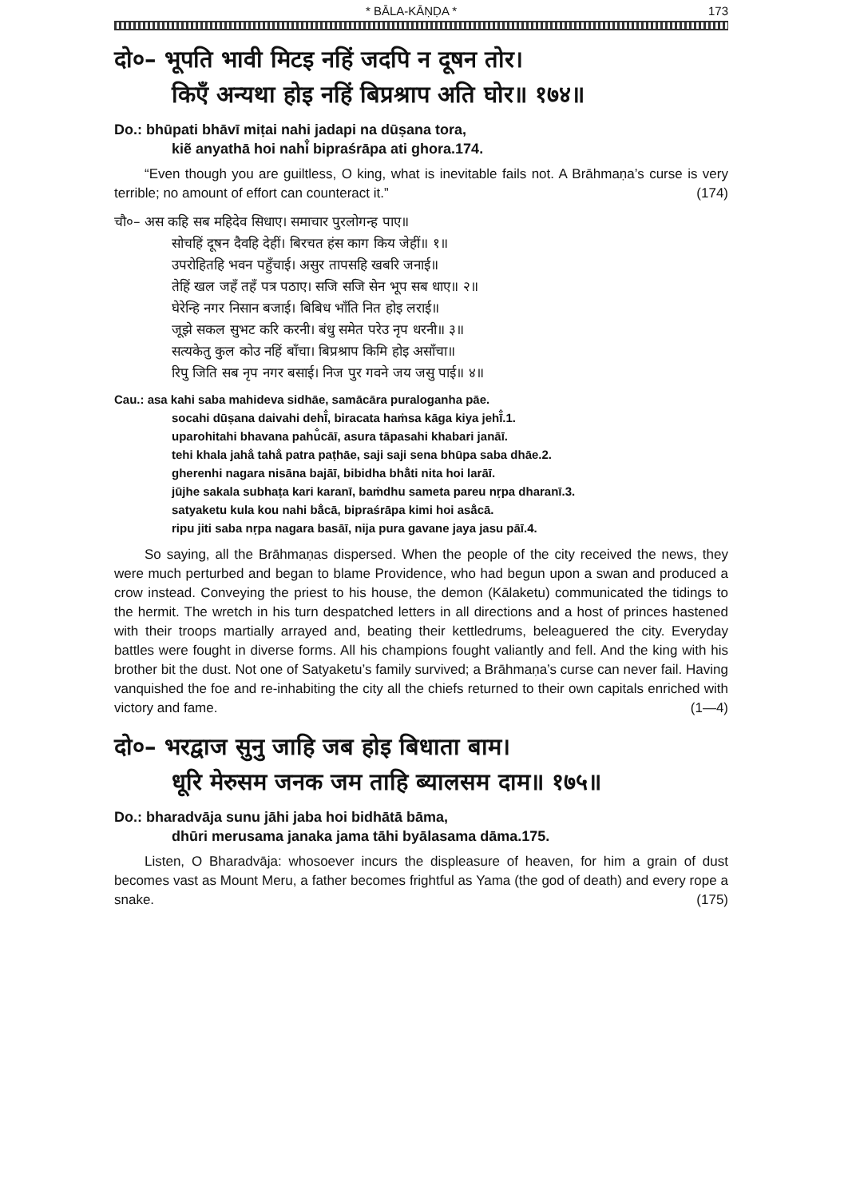* BĀLA-KĀṆḌA * 173
दो०– भूपति भावी मिटइ नहिं जदपि न दूषन तोर।
किएँ अन्यथा होइ नहिं बिप्रश्राप अति घोर॥ १७४॥
Do.: bhūpati bhāvī miṭai nahi jadapi na dūṣana tora,
kiẽ anyathā hoi nahi̐ bipraśrāpa ati ghora.174.
“Even though you are guiltless, O king, what is inevitable fails not. A Brāhmaṇa’s curse is very terrible; no amount of effort can counteract it.” (174)
चौ०– अस कहि सब महिदेव सिधाए। समाचार पुरलोगन्ह पाए॥
सोचहिं दूषन दैवहि देहीं। बिरचत हंस काग किय जेहीं॥ १॥
उपरोहितहि भवन पहुँचाई। असुर तापसहि खबरि जनाई॥
तेहिं खल जहँ तहँ पत्र पठाए। सजि सजि सेन भूप सब धाए॥ २॥
घेरेन्हि नगर निसान बजाई। बिबिध भाँति नित होइ लराई॥
जूझे सकल सुभट करि करनी। बंधु समेत परेउ नृप धरनी॥ ३॥
सत्यकेतु कुल कोउ नहिं बाँचा। बिप्रश्राप किमि होइ असाँचा॥
रिपु जिति सब नृप नगर बसाई। निज पुर गवने जय जसु पाई॥ ४॥
Cau.: asa kahi saba mahideva sidhāe, samācāra puraloganha pāe.
socahi dūṣana daivahi dehī̐, biracata haṁsa kāga kiya jehī̐.1.
uparohitahi bhavana pahu̐cāī, asura tāpasahi khabari janāī.
tehi khala jaha̐ taha̐ patra paṭhāe, saji saji sena bhūpa saba dhāe.2.
gherenhi nagara nisāna bajāī, bibidha bhā̐ti nita hoi larāī.
jūjhe sakala subhaṭa kari karanī, baṁdhu sameta pareu nṛpa dharanī.3.
satyaketu kula kou nahi bā̐cā, bipraśrāpa kimi hoi asā̐cā.
ripu jiti saba nṛpa nagara basāī, nija pura gavane jaya jasu pāī.4.
So saying, all the Brāhmaṇas dispersed. When the people of the city received the news, they were much perturbed and began to blame Providence, who had begun upon a swan and produced a crow instead. Conveying the priest to his house, the demon (Kālaketu) communicated the tidings to the hermit. The wretch in his turn despatched letters in all directions and a host of princes hastened with their troops martially arrayed and, beating their kettledrums, beleaguered the city. Everyday battles were fought in diverse forms. All his champions fought valiantly and fell. And the king with his brother bit the dust. Not one of Satyaketu’s family survived; a Brāhmaṇa’s curse can never fail. Having vanquished the foe and re-inhabiting the city all the chiefs returned to their own capitals enriched with victory and fame. (1—4)
दो०– भरद्वाज सुनु जाहि जब होइ बिधाता बाम।
धूरि मेरुसम जनक जम ताहि ब्यालसम दाम॥ १७५॥
Do.: bharadvāja sunu jāhi jaba hoi bidhātā bāma,
dhūri merusama janaka jama tāhi byālasama dāma.175.
Listen, O Bharadvāja: whosoever incurs the displeasure of heaven, for him a grain of dust becomes vast as Mount Meru, a father becomes frightful as Yama (the god of death) and every rope a snake. (175)